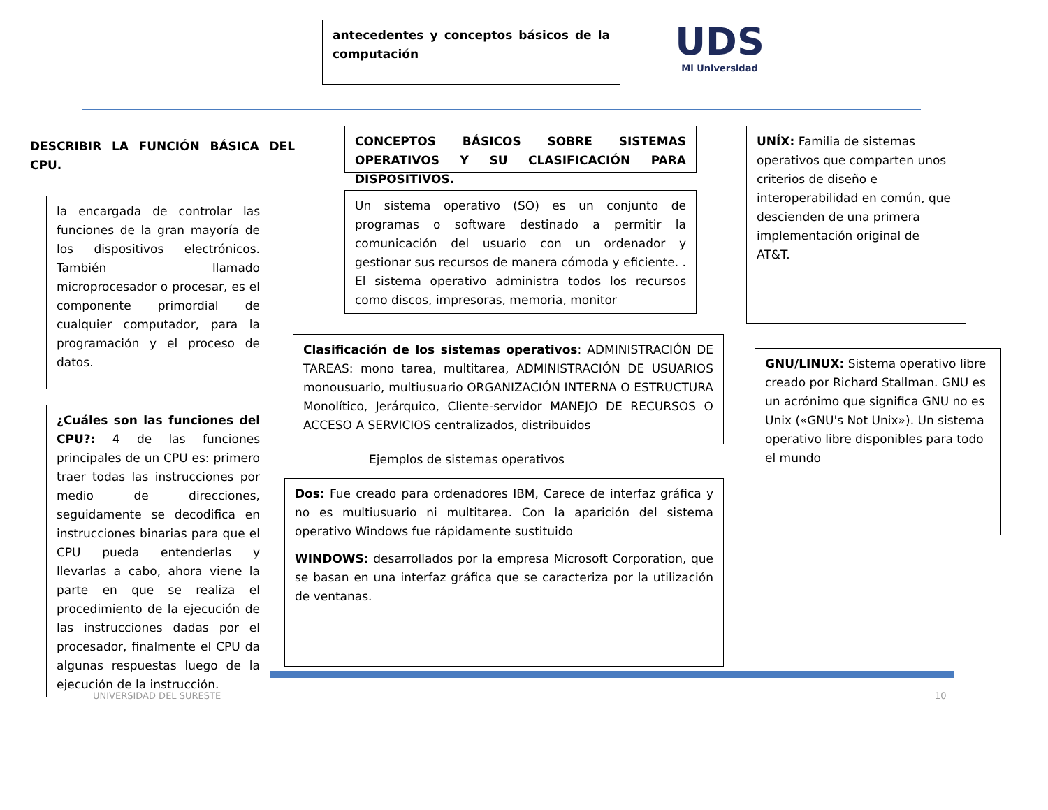antecedentes y conceptos básicos de la computación
UDS
Mi Universidad
DESCRIBIR LA FUNCIÓN BÁSICA DEL CPU.
CONCEPTOS BÁSICOS SOBRE SISTEMAS OPERATIVOS Y SU CLASIFICACIÓN PARA DISPOSITIVOS.
UNÍX: Familia de sistemas operativos que comparten unos criterios de diseño e interoperabilidad en común, que descienden de una primera implementación original de AT&T.
la encargada de controlar las funciones de la gran mayoría de los dispositivos electrónicos. También llamado microprocesador o procesar, es el componente primordial de cualquier computador, para la programación y el proceso de datos.
Un sistema operativo (SO) es un conjunto de programas o software destinado a permitir la comunicación del usuario con un ordenador y gestionar sus recursos de manera cómoda y eficiente. . El sistema operativo administra todos los recursos como discos, impresoras, memoria, monitor
Clasificación de los sistemas operativos: ADMINISTRACIÓN DE TAREAS: mono tarea, multitarea, ADMINISTRACIÓN DE USUARIOS monousuario, multiusuario ORGANIZACIÓN INTERNA O ESTRUCTURA Monolítico, Jerárquico, Cliente-servidor MANEJO DE RECURSOS O ACCESO A SERVICIOS centralizados, distribuidos
GNU/LINUX: Sistema operativo libre creado por Richard Stallman. GNU es un acrónimo que significa GNU no es Unix («GNU's Not Unix»). Un sistema operativo libre disponibles para todo el mundo
Ejemplos de sistemas operativos
¿Cuáles son las funciones del CPU?: 4 de las funciones principales de un CPU es: primero traer todas las instrucciones por medio de direcciones, seguidamente se decodifica en instrucciones binarias para que el CPU pueda entenderlas y llevarlas a cabo, ahora viene la parte en que se realiza el procedimiento de la ejecución de las instrucciones dadas por el procesador, finalmente el CPU da algunas respuestas luego de la ejecución de la instrucción.
Dos: Fue creado para ordenadores IBM, Carece de interfaz gráfica y no es multiusuario ni multitarea. Con la aparición del sistema operativo Windows fue rápidamente sustituido
WINDOWS: desarrollados por la empresa Microsoft Corporation, que se basan en una interfaz gráfica que se caracteriza por la utilización de ventanas.
UNIVERSIDAD DEL SURESTE 10